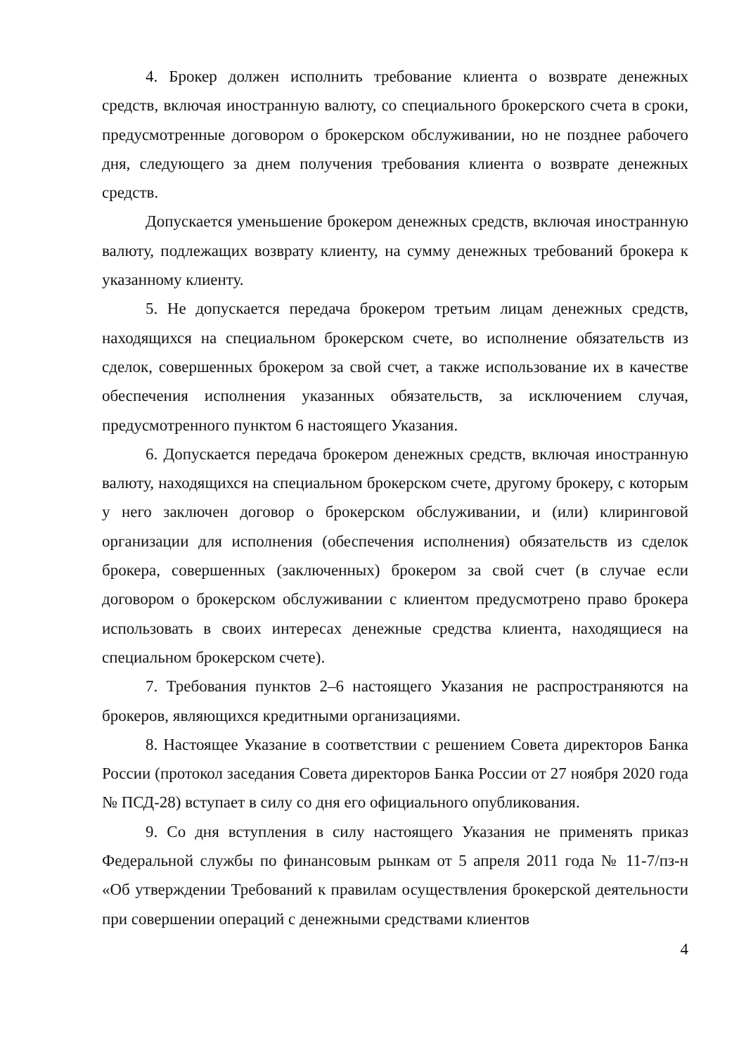4. Брокер должен исполнить требование клиента о возврате денежных средств, включая иностранную валюту, со специального брокерского счета в сроки, предусмотренные договором о брокерском обслуживании, но не позднее рабочего дня, следующего за днем получения требования клиента о возврате денежных средств.
Допускается уменьшение брокером денежных средств, включая иностранную валюту, подлежащих возврату клиенту, на сумму денежных требований брокера к указанному клиенту.
5. Не допускается передача брокером третьим лицам денежных средств, находящихся на специальном брокерском счете, во исполнение обязательств из сделок, совершенных брокером за свой счет, а также использование их в качестве обеспечения исполнения указанных обязательств, за исключением случая, предусмотренного пунктом 6 настоящего Указания.
6. Допускается передача брокером денежных средств, включая иностранную валюту, находящихся на специальном брокерском счете, другому брокеру, с которым у него заключен договор о брокерском обслуживании, и (или) клиринговой организации для исполнения (обеспечения исполнения) обязательств из сделок брокера, совершенных (заключенных) брокером за свой счет (в случае если договором о брокерском обслуживании с клиентом предусмотрено право брокера использовать в своих интересах денежные средства клиента, находящиеся на специальном брокерском счете).
7. Требования пунктов 2–6 настоящего Указания не распространяются на брокеров, являющихся кредитными организациями.
8. Настоящее Указание в соответствии с решением Совета директоров Банка России (протокол заседания Совета директоров Банка России от 27 ноября 2020 года № ПСД-28) вступает в силу со дня его официального опубликования.
9. Со дня вступления в силу настоящего Указания не применять приказ Федеральной службы по финансовым рынкам от 5 апреля 2011 года № 11-7/пз-н «Об утверждении Требований к правилам осуществления брокерской деятельности при совершении операций с денежными средствами клиентов
4